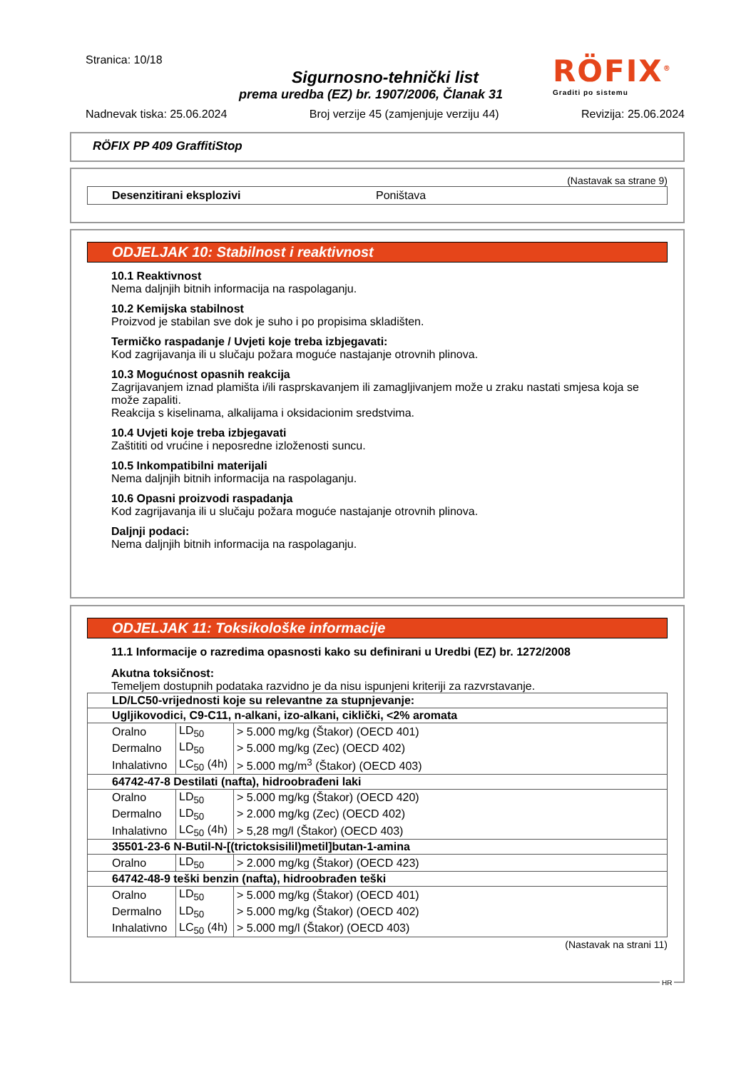Stranica: 10/18
Sigurnosno-tehnički list
prema uredba (EZ) br. 1907/2006, Članak 31
RÖFIX<sup>®</sup>
Graditi po sistemu
Nadnevak tiska: 25.06.2024 Broj verzije 45 (zamjenjuje verziju 44) Revizija: 25.06.2024
RÖFIX PP 409 GraffitiStop
(Nastavak sa strane 9)
Desenzitirani eksplozivi Poništava
ODJELJAK 10: Stabilnost i reaktivnost
10.1 Reaktivnost
Nema daljnjih bitnih informacija na raspolaganju.
10.2 Kemijska stabilnost
Proizvod je stabilan sve dok je suho i po propisima skladišten.
Termičko raspadanje / Uvjeti koje treba izbjegavati:
Kod zagrijavanja ili u slučaju požara moguće nastajanje otrovnih plinova.
10.3 Mogućnost opasnih reakcija
Zagrijavanjem iznad plamišta i/ili rasprskavanjem ili zamagljivanjem može u zraku nastati smjesa koja se može zapaliti.
Reakcija s kiselinama, alkalijama i oksidacionim sredstvima.
10.4 Uvjeti koje treba izbjegavati
Zaštititi od vrućine i neposredne izloženosti suncu.
10.5 Inkompatibilni materijali
Nema daljnjih bitnih informacija na raspolaganju.
10.6 Opasni proizvodi raspadanja
Kod zagrijavanja ili u slučaju požara moguće nastajanje otrovnih plinova.
Daljnji podaci:
Nema daljnjih bitnih informacija na raspolaganju.
ODJELJAK 11: Toksikološke informacije
11.1 Informacije o razredima opasnosti kako su definirani u Uredbi (EZ) br. 1272/2008
Akutna toksičnost:
Temeljem dostupnih podataka razvidno je da nisu ispunjeni kriteriji za razvrstavanje.
| LD/LC50-vrijednosti koje su relevantne za stupnjevanje: | | |
| Ugljikovodici, C9-C11, n-alkani, izo-alkani, ciklički, <2% aromata | | |
| Oralno | LD<sub>50</sub> | > 5.000 mg/kg (Štakor) (OECD 401) |
| Dermalno | LD<sub>50</sub> | > 5.000 mg/kg (Zec) (OECD 402) |
| Inhalativno | LC<sub>50</sub> (4h) | > 5.000 mg/m<sup>3</sup> (Štakor) (OECD 403) |
| 64742-47-8 Destilati (nafta), hidroobrađeni laki | | |
| Oralno | LD<sub>50</sub> | > 5.000 mg/kg (Štakor) (OECD 420) |
| Dermalno | LD<sub>50</sub> | > 2.000 mg/kg (Zec) (OECD 402) |
| Inhalativno | LC<sub>50</sub> (4h) | > 5,28 mg/l (Štakor) (OECD 403) |
| 35501-23-6 N-Butil-N-[(trictoksisilil)metil]butan-1-amina | | |
| Oralno | LD<sub>50</sub> | > 2.000 mg/kg (Štakor) (OECD 423) |
| 64742-48-9 teški benzin (nafta), hidroobrađen teški | | |
| Oralno | LD<sub>50</sub> | > 5.000 mg/kg (Štakor) (OECD 401) |
| Dermalno | LD<sub>50</sub> | > 5.000 mg/kg (Štakor) (OECD 402) |
| Inhalativno | LC<sub>50</sub> (4h) | > 5.000 mg/l (Štakor) (OECD 403) |
(Nastavak na strani 11)
HR